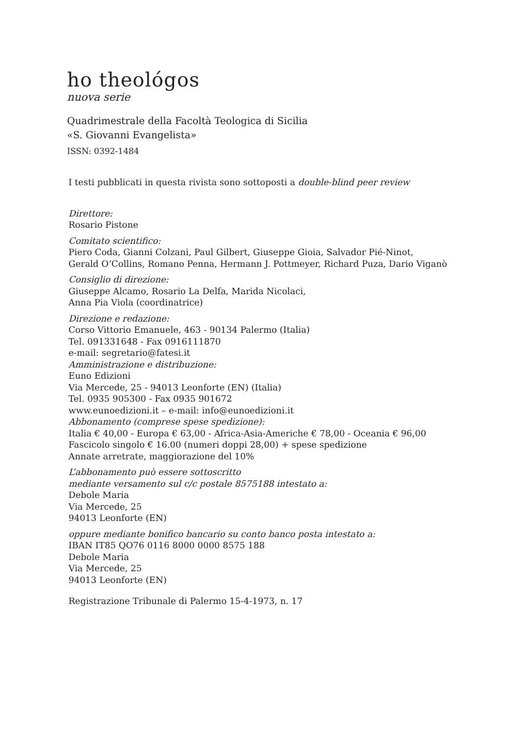ho theológos
nuova serie
Quadrimestrale della Facoltà Teologica di Sicilia
«S. Giovanni Evangelista»
ISSN: 0392-1484
I testi pubblicati in questa rivista sono sottoposti a double-blind peer review
Direttore:
Rosario Pistone
Comitato scientifico:
Piero Coda, Gianni Colzani, Paul Gilbert, Giuseppe Gioia, Salvador Pié-Ninot,
Gerald O’Collins, Romano Penna, Hermann J. Pottmeyer, Richard Puza, Dario Viganò
Consiglio di direzione:
Giuseppe Alcamo, Rosario La Delfa, Marida Nicolaci,
Anna Pia Viola (coordinatrice)
Direzione e redazione:
Corso Vittorio Emanuele, 463 - 90134 Palermo (Italia)
Tel. 091331648 - Fax 0916111870
e-mail: segretario@fatesi.it
Amministrazione e distribuzione:
Euno Edizioni
Via Mercede, 25 - 94013 Leonforte (EN) (Italia)
Tel. 0935 905300 - Fax 0935 901672
www.eunoedizioni.it – e-mail: info@eunoedizioni.it
Abbonamento (comprese spese spedizione):
Italia € 40,00 - Europa € 63,00 - Africa-Asia-Americhe € 78,00 - Oceania € 96,00
Fascicolo singolo € 16.00 (numeri doppi 28,00) + spese spedizione
Annate arretrate, maggiorazione del 10%
L’abbonamento può essere sottoscritto
mediante versamento sul c/c postale 8575188 intestato a:
Debole Maria
Via Mercede, 25
94013 Leonforte (EN)
oppure mediante bonifico bancario su conto banco posta intestato a:
IBAN IT85 QO76 0116 8000 0000 8575 188
Debole Maria
Via Mercede, 25
94013 Leonforte (EN)
Registrazione Tribunale di Palermo 15-4-1973, n. 17